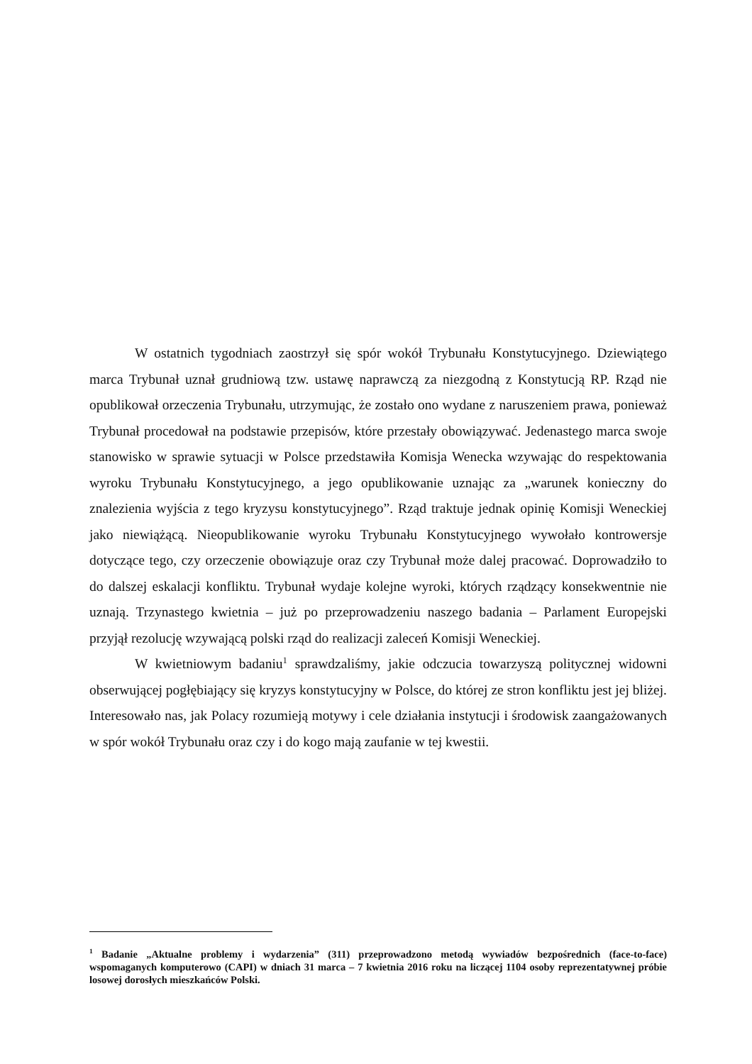W ostatnich tygodniach zaostrzył się spór wokół Trybunału Konstytucyjnego. Dziewiątego marca Trybunał uznał grudniową tzw. ustawę naprawczą za niezgodną z Konstytucją RP. Rząd nie opublikował orzeczenia Trybunału, utrzymując, że zostało ono wydane z naruszeniem prawa, ponieważ Trybunał procedował na podstawie przepisów, które przestały obowiązywać. Jedenastego marca swoje stanowisko w sprawie sytuacji w Polsce przedstawiła Komisja Wenecka wzywając do respektowania wyroku Trybunału Konstytucyjnego, a jego opublikowanie uznając za „warunek konieczny do znalezienia wyjścia z tego kryzysu konstytucyjnego”. Rząd traktuje jednak opinię Komisji Weneckiej jako niewiążącą. Nieopublikowanie wyroku Trybunału Konstytucyjnego wywołało kontrowersje dotyczące tego, czy orzeczenie obowiązuje oraz czy Trybunał może dalej pracować. Doprowadziło to do dalszej eskalacji konfliktu. Trybunał wydaje kolejne wyroki, których rządzący konsekwentnie nie uznają. Trzynastego kwietnia – już po przeprowadzeniu naszego badania – Parlament Europejski przyjął rezolucję wzywającą polski rząd do realizacji zaleceń Komisji Weneckiej.
W kwietniowym badaniu<sup>1</sup> sprawdzaliśmy, jakie odczucia towarzyszą politycznej widowni obserwującej pogłębiający się kryzys konstytucyjny w Polsce, do której ze stron konfliktu jest jej bliżej. Interesowało nas, jak Polacy rozumieją motywy i cele działania instytucji i środowisk zaangażowanych w spór wokół Trybunału oraz czy i do kogo mają zaufanie w tej kwestii.
<sup>1</sup> Badanie „Aktualne problemy i wydarzenia” (311) przeprowadzono metodą wywiadów bezpośrednich (face-to-face) wspomaganych komputerowo (CAPI) w dniach 31 marca – 7 kwietnia 2016 roku na liczącej 1104 osoby reprezentatywnej próbie losowej dorosłych mieszkańców Polski.